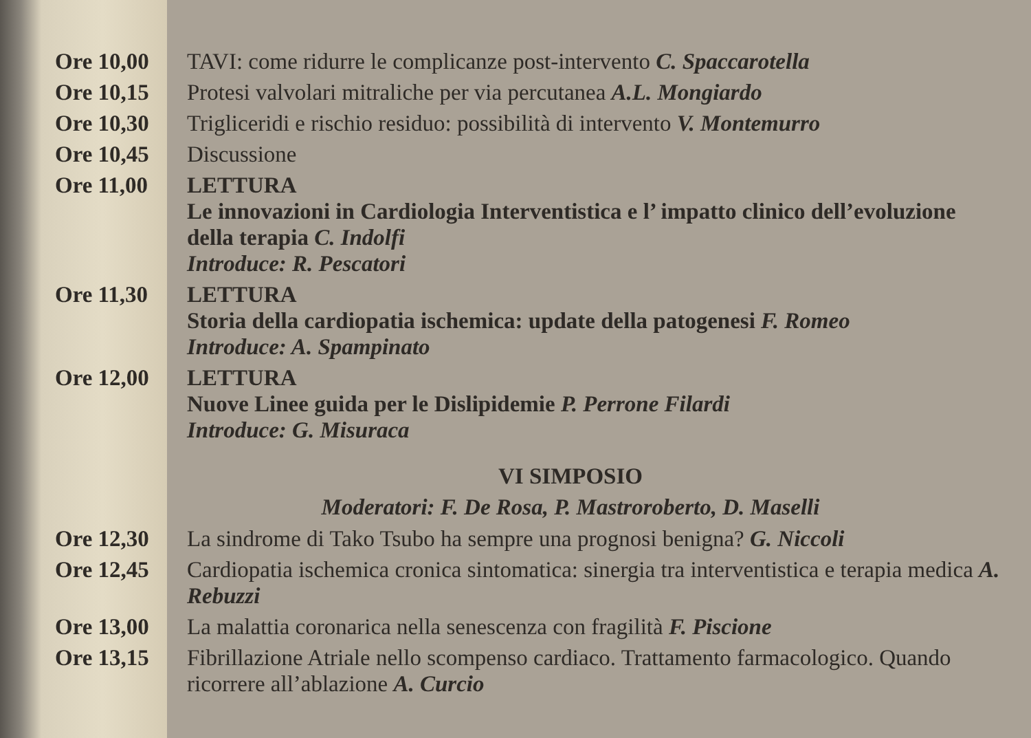Ore 10,00 TAVI: come ridurre le complicanze post-intervento C. Spaccarotella
Ore 10,15 Protesi valvolari mitraliche per via percutanea A.L. Mongiardo
Ore 10,30 Trigliceridi e rischio residuo: possibilità di intervento V. Montemurro
Ore 10,45 Discussione
Ore 11,00 LETTURA
Le innovazioni in Cardiologia Interventistica e l’ impatto clinico dell’evoluzione della terapia C. Indolfi
Introduce: R. Pescatori
Ore 11,30 LETTURA
Storia della cardiopatia ischemica: update della patogenesi F. Romeo
Introduce: A. Spampinato
Ore 12,00 LETTURA
Nuove Linee guida per le Dislipidemie P. Perrone Filardi
Introduce: G. Misuraca
VI SIMPOSIO
Moderatori: F. De Rosa, P. Mastroroberto, D. Maselli
Ore 12,30 La sindrome di Tako Tsubo ha sempre una prognosi benigna? G. Niccoli
Ore 12,45 Cardiopatia ischemica cronica sintomatica: sinergia tra interventistica e terapia medica A. Rebuzzi
Ore 13,00 La malattia coronarica nella senescenza con fragilità F. Piscione
Ore 13,15 Fibrillazione Atriale nello scompenso cardiaco. Trattamento farmacologico. Quando ricorrere all’ablazione A. Curcio